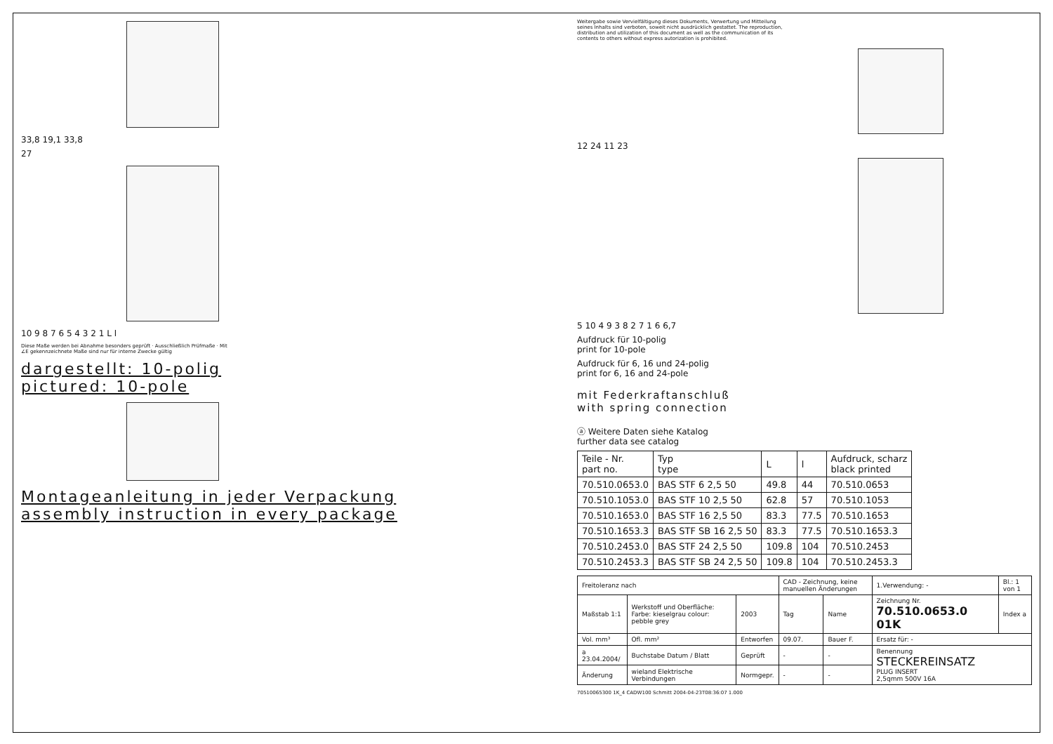33,8 19,1 33,8
27
10 9 8 7 6 5 4 3 2 1 L l
Diese Maße werden bei Abnahme besonders geprüft · Ausschließlich Prüfmaße · Mit ∠E gekennzeichnete Maße sind nur für interne Zwecke gültig
dargestellt: 10-polig
pictured: 10-pole
Montageanleitung in jeder Verpackung
assembly instruction in every package
Weitergabe sowie Vervielfältigung dieses Dokuments, Verwertung und Mitteilung seines Inhalts sind verboten, soweit nicht ausdrücklich gestattet. The reproduction, distribution and utilization of this document as well as the communication of its contents to others without express autorization is prohibited.
12 24 11 23
5 10 4 9 3 8 2 7 1 6 6,7
Aufdruck für 10-polig
print for 10-pole
Aufdruck für 6, 16 und 24-polig
print for 6, 16 and 24-pole
mit Federkraftanschluß
with spring connection
ⓐ Weitere Daten siehe Katalog
further data see catalog
| Teile - Nr. part no. | Typ type | L | l | Aufdruck, scharz black printed |
| --- | --- | --- | --- | --- |
| 70.510.0653.0 | BAS STF 6 2,5 50 | 49.8 | 44 | 70.510.0653 |
| 70.510.1053.0 | BAS STF 10 2,5 50 | 62.8 | 57 | 70.510.1053 |
| 70.510.1653.0 | BAS STF 16 2,5 50 | 83.3 | 77.5 | 70.510.1653 |
| 70.510.1653.3 | BAS STF SB 16 2,5 50 | 83.3 | 77.5 | 70.510.1653.3 |
| 70.510.2453.0 | BAS STF 24 2,5 50 | 109.8 | 104 | 70.510.2453 |
| 70.510.2453.3 | BAS STF SB 24 2,5 50 | 109.8 | 104 | 70.510.2453.3 |
| Freitoleranz nach | | | CAD - Zeichnung, keine manuellen Änderungen | | | 1.Verwendung: - | Bl.: 1 von 1 |
| Maßstab 1:1 | Werkstoff und Oberfläche: Farbe: kieselgrau colour: pebble grey | 2003 | Tag | Name | Zeichnung Nr. 70.510.0653.0 01K | | Index a |
| Vol. mm³ | Ofl. mm² | Entworfen | 09.07. | Bauer F. | Ersatz für: - | | |
| a 23.04.2004/ | Buchstabe Datum / Blatt | Geprüft | - | - | Benennung STECKEREINSATZ PLUG INSERT 2,5qmm 500V 16A | | |
| Änderung | wieland Elektrische Verbindungen | Normgepr. | - | - | | | |
70510065300 1K_4 CADW100 Schmitt 2004-04-23T08:36:07 1.000